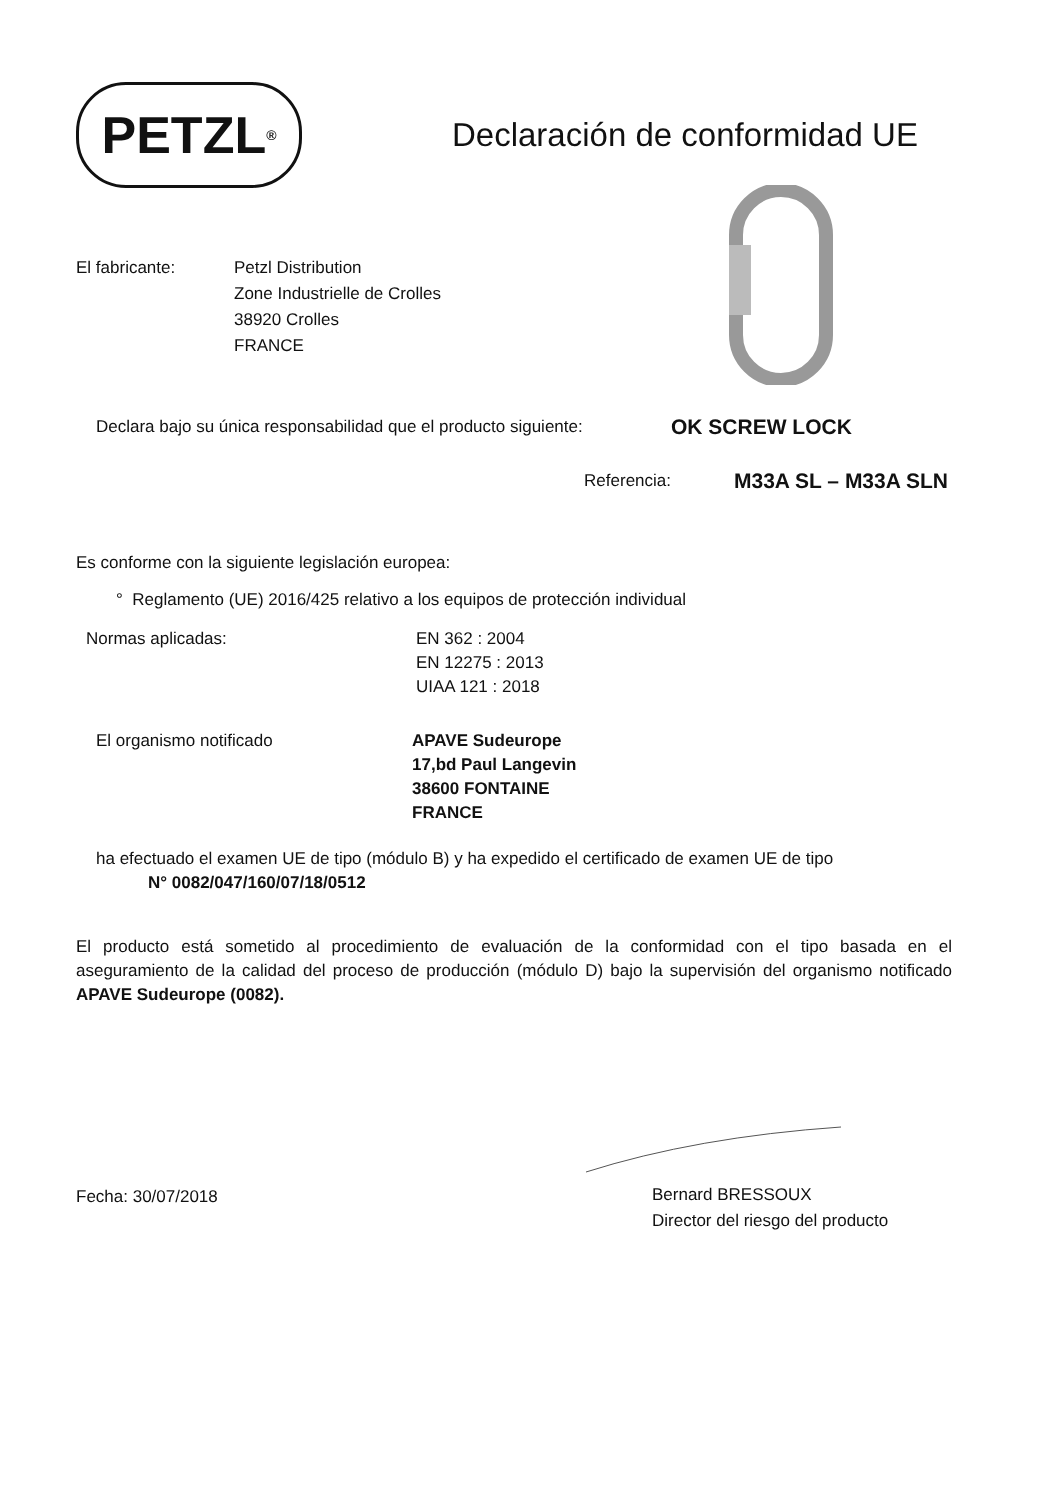PETZL<sup>®</sup>
Declaración de conformidad UE
El fabricante: Petzl Distribution
Zone Industrielle de Crolles
38920 Crolles
FRANCE
Declara bajo su única responsabilidad que el producto siguiente:
OK SCREW LOCK
Referencia:
M33A SL – M33A SLN
Es conforme con la siguiente legislación europea:
° Reglamento (UE) 2016/425 relativo a los equipos de protección individual
Normas aplicadas: EN 362 : 2004
EN 12275 : 2013
UIAA 121 : 2018
El organismo notificado APAVE Sudeurope
17,bd Paul Langevin
38600 FONTAINE
FRANCE
ha efectuado el examen UE de tipo (módulo B) y ha expedido el certificado de examen UE de tipo
N° 0082/047/160/07/18/0512
El producto está sometido al procedimiento de evaluación de la conformidad con el tipo basada en el aseguramiento de la calidad del proceso de producción (módulo D) bajo la supervisión del organismo notificado APAVE Sudeurope (0082).
Fecha: 30/07/2018
Bernard BRESSOUX
Director del riesgo del producto